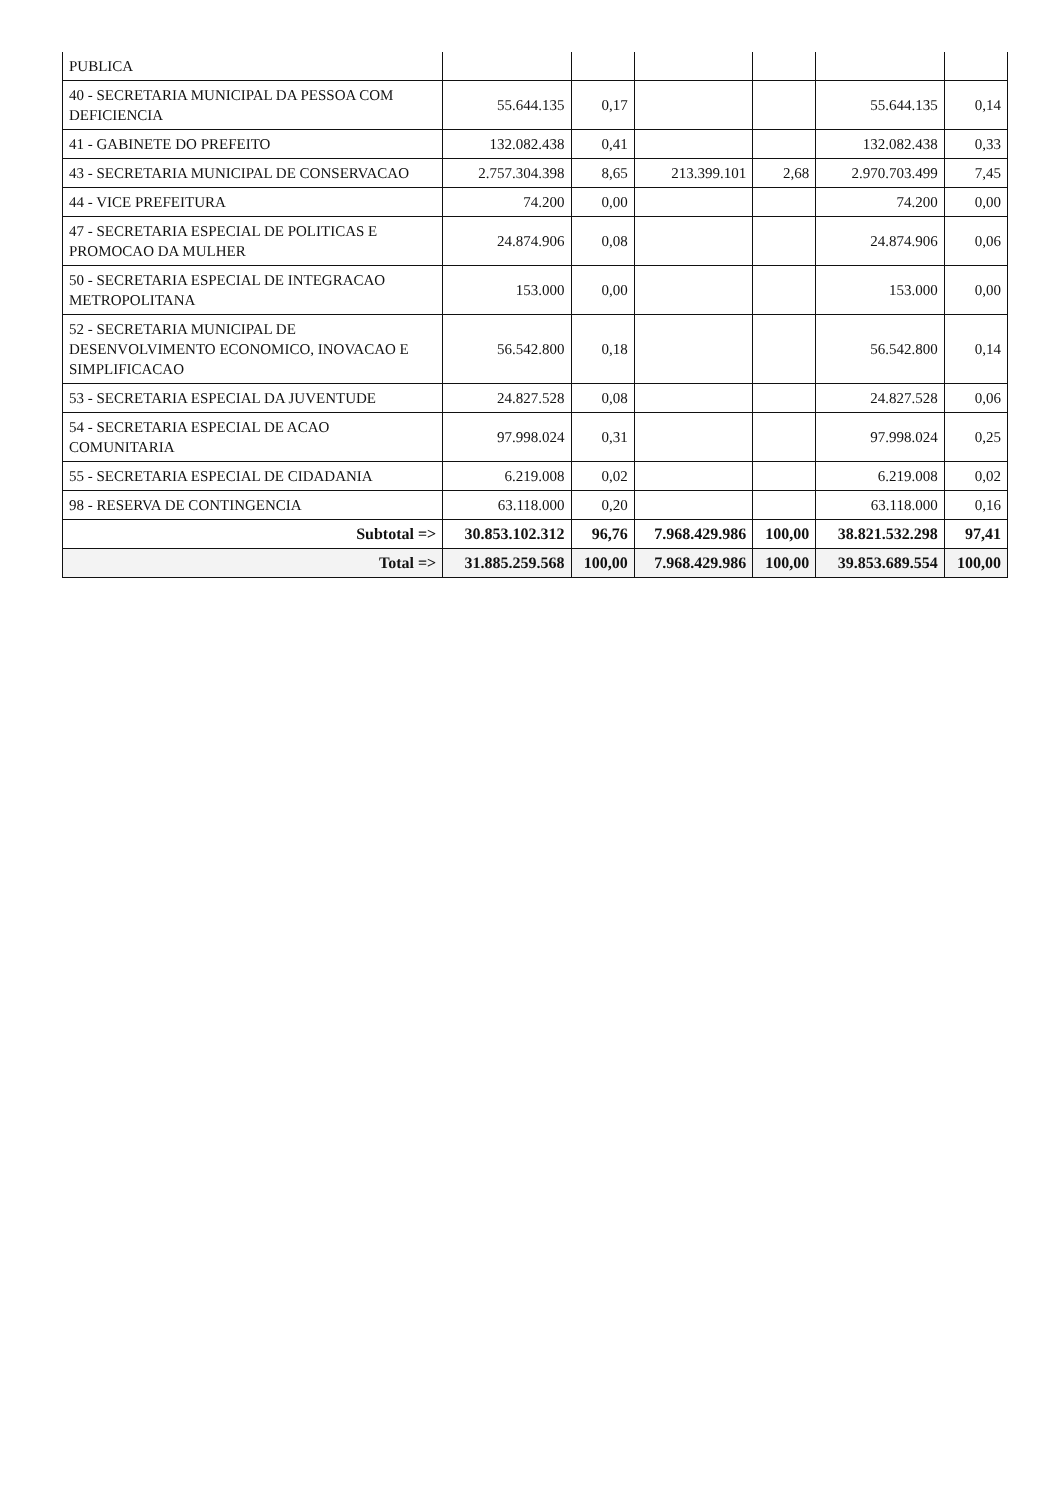| PUBLICA | | | | | | |
| 40 - SECRETARIA MUNICIPAL DA PESSOA COM DEFICIENCIA | 55.644.135 | 0,17 | | | 55.644.135 | 0,14 |
| 41 - GABINETE DO PREFEITO | 132.082.438 | 0,41 | | | 132.082.438 | 0,33 |
| 43 - SECRETARIA MUNICIPAL DE CONSERVACAO | 2.757.304.398 | 8,65 | 213.399.101 | 2,68 | 2.970.703.499 | 7,45 |
| 44 - VICE PREFEITURA | 74.200 | 0,00 | | | 74.200 | 0,00 |
| 47 - SECRETARIA ESPECIAL DE POLITICAS E PROMOCAO DA MULHER | 24.874.906 | 0,08 | | | 24.874.906 | 0,06 |
| 50 - SECRETARIA ESPECIAL DE INTEGRACAO METROPOLITANA | 153.000 | 0,00 | | | 153.000 | 0,00 |
| 52 - SECRETARIA MUNICIPAL DE DESENVOLVIMENTO ECONOMICO, INOVACAO E SIMPLIFICACAO | 56.542.800 | 0,18 | | | 56.542.800 | 0,14 |
| 53 - SECRETARIA ESPECIAL DA JUVENTUDE | 24.827.528 | 0,08 | | | 24.827.528 | 0,06 |
| 54 - SECRETARIA ESPECIAL DE ACAO COMUNITARIA | 97.998.024 | 0,31 | | | 97.998.024 | 0,25 |
| 55 - SECRETARIA ESPECIAL DE CIDADANIA | 6.219.008 | 0,02 | | | 6.219.008 | 0,02 |
| 98 - RESERVA DE CONTINGENCIA | 63.118.000 | 0,20 | | | 63.118.000 | 0,16 |
| Subtotal => | 30.853.102.312 | 96,76 | 7.968.429.986 | 100,00 | 38.821.532.298 | 97,41 |
| Total => | 31.885.259.568 | 100,00 | 7.968.429.986 | 100,00 | 39.853.689.554 | 100,00 |